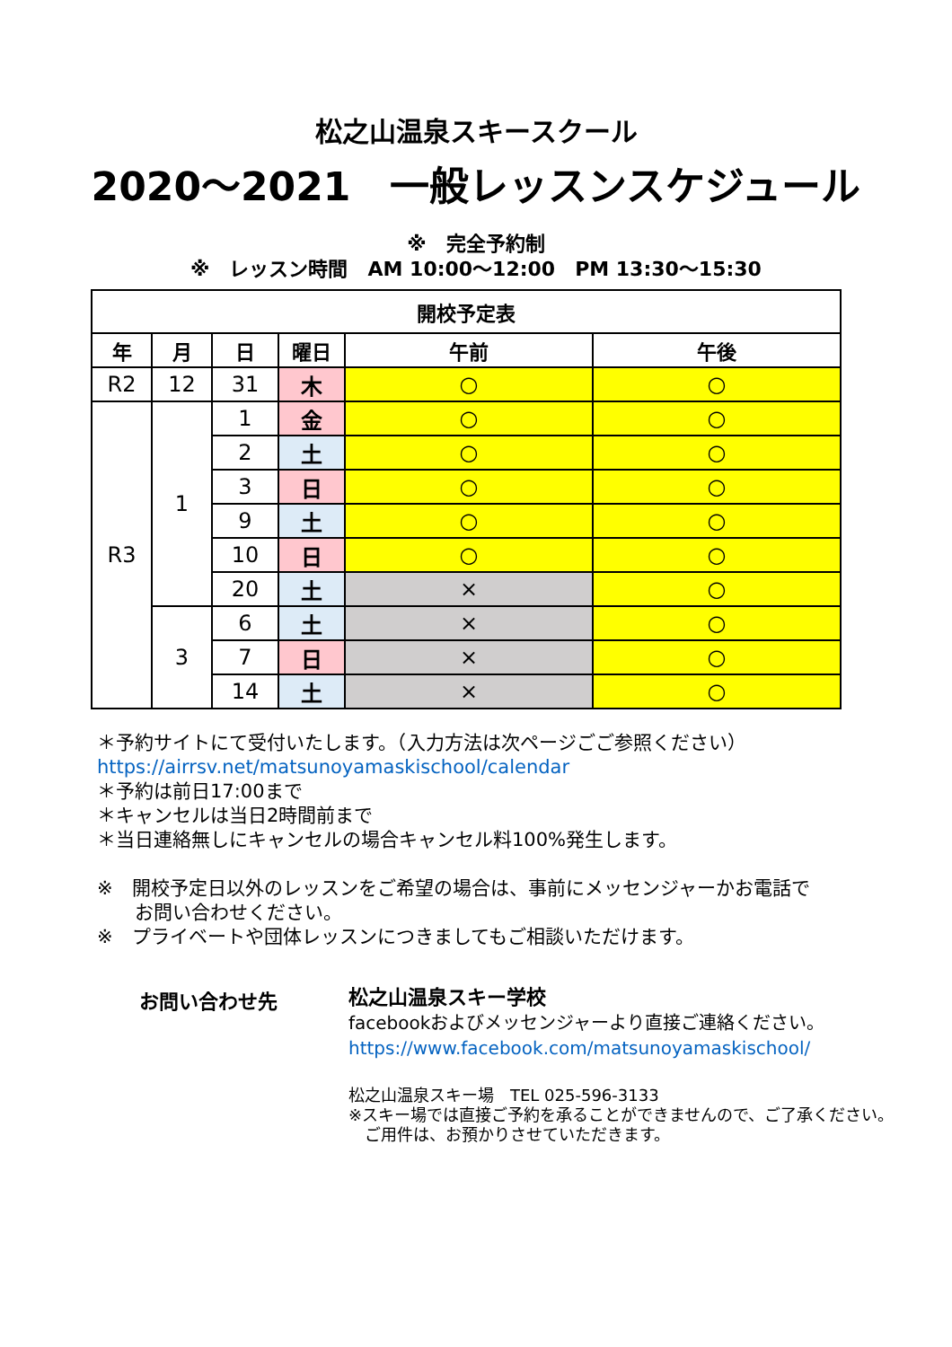松之山温泉スキースクール
2020～2021　一般レッスンスケジュール
※　完全予約制
※　レッスン時間　AM 10:00～12:00　PM 13:30～15:30
| 開校予定表 | | | | | |
| --- | --- | --- | --- | --- | --- |
| 年 | 月 | 日 | 曜日 | 午前 | 午後 |
| R2 | 12 | 31 | 木 | ○ | ○ |
| R3 | 1 | 1 | 金 | ○ | ○ |
| | | 2 | 土 | ○ | ○ |
| | | 3 | 日 | ○ | ○ |
| | | 9 | 土 | ○ | ○ |
| | | 10 | 日 | ○ | ○ |
| | | 20 | 土 | × | ○ |
| | 3 | 6 | 土 | × | ○ |
| | | 7 | 日 | × | ○ |
| | | 14 | 土 | × | ○ |
＊予約サイトにて受付いたします。（入力方法は次ページごご参照ください）
https://airrsv.net/matsunoyamaskischool/calendar
＊予約は前日17:00まで
＊キャンセルは当日2時間前まで
＊当日連絡無しにキャンセルの場合キャンセル料100%発生します。
※　開校予定日以外のレッスンをご希望の場合は、事前にメッセンジャーかお電話で
　　お問い合わせください。
※　プライベートや団体レッスンにつきましてもご相談いただけます。
お問い合わせ先
松之山温泉スキー学校
facebookおよびメッセンジャーより直接ご連絡ください。
https://www.facebook.com/matsunoyamaskischool/
松之山温泉スキー場　TEL 025-596-3133
※スキー場では直接ご予約を承ることができませんので、ご了承ください。
　ご用件は、お預かりさせていただきます。